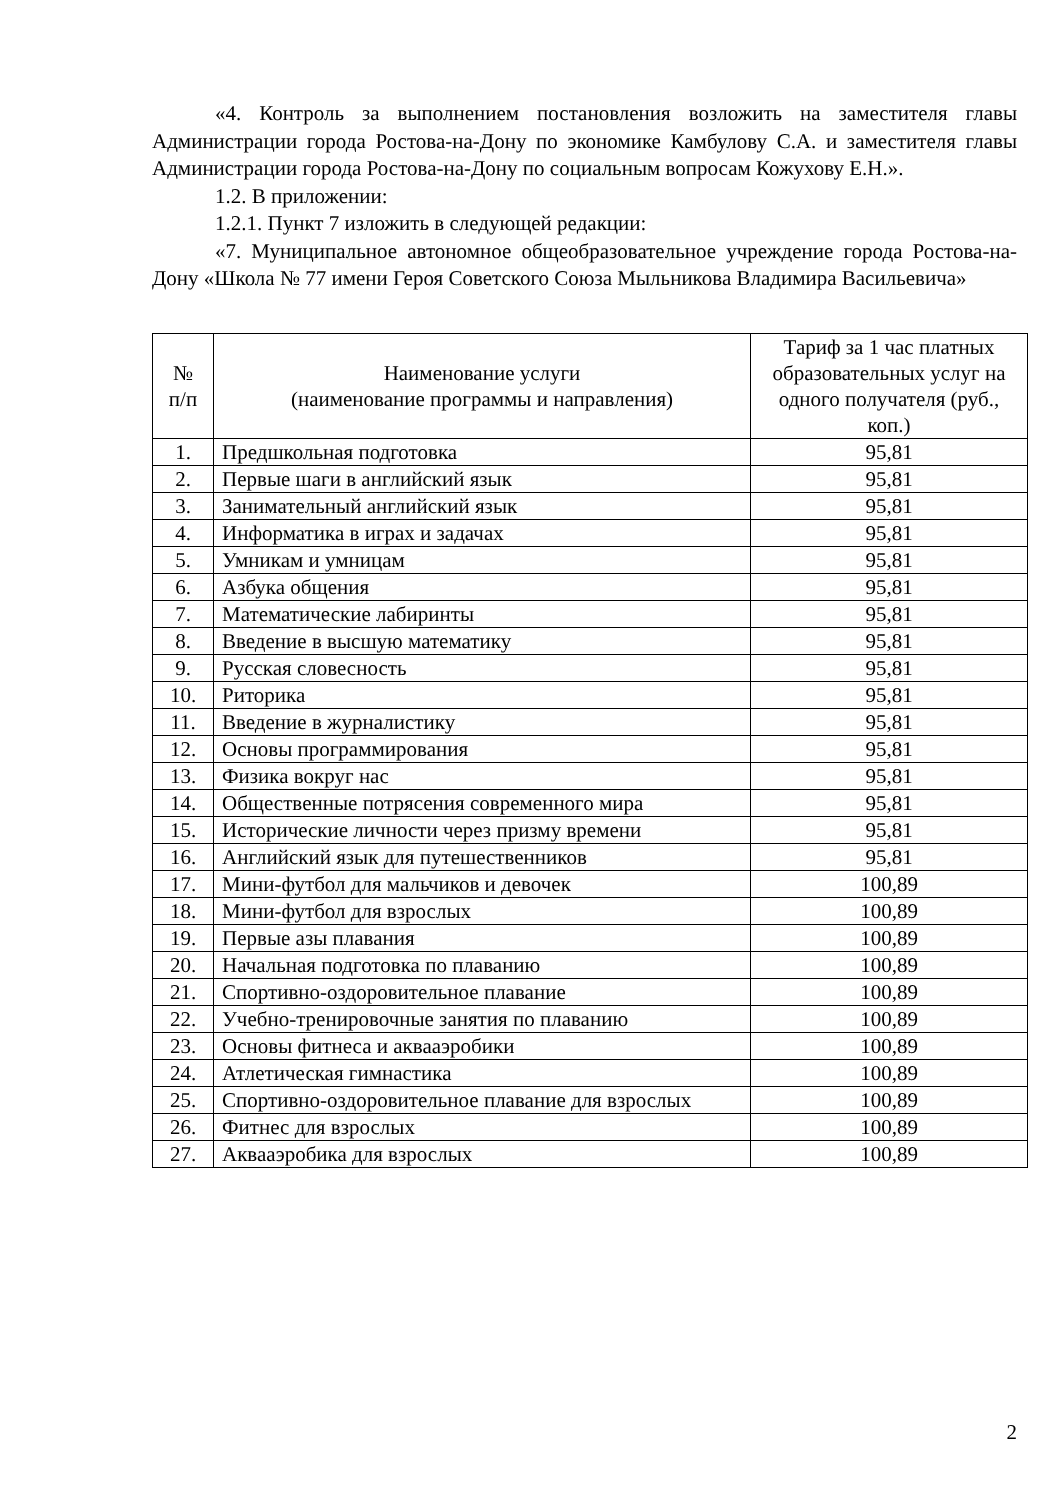«4. Контроль за выполнением постановления возложить на заместителя главы Администрации города Ростова-на-Дону по экономике Камбулову С.А. и заместителя главы Администрации города Ростова-на-Дону по социальным вопросам Кожухову Е.Н.».
1.2. В приложении:
1.2.1. Пункт 7 изложить в следующей редакции:
«7. Муниципальное автономное общеобразовательное учреждение города Ростова-на-Дону «Школа № 77 имени Героя Советского Союза Мыльникова Владимира Васильевича»
| № п/п | Наименование услуги (наименование программы и направления) | Тариф за 1 час платных образовательных услуг на одного получателя (руб., коп.) |
| --- | --- | --- |
| 1. | Предшкольная подготовка | 95,81 |
| 2. | Первые шаги в английский язык | 95,81 |
| 3. | Занимательный английский язык | 95,81 |
| 4. | Информатика в играх и задачах | 95,81 |
| 5. | Умникам и умницам | 95,81 |
| 6. | Азбука общения | 95,81 |
| 7. | Математические лабиринты | 95,81 |
| 8. | Введение в высшую математику | 95,81 |
| 9. | Русская словесность | 95,81 |
| 10. | Риторика | 95,81 |
| 11. | Введение в журналистику | 95,81 |
| 12. | Основы программирования | 95,81 |
| 13. | Физика вокруг нас | 95,81 |
| 14. | Общественные потрясения современного мира | 95,81 |
| 15. | Исторические личности через призму времени | 95,81 |
| 16. | Английский язык для путешественников | 95,81 |
| 17. | Мини-футбол для мальчиков и девочек | 100,89 |
| 18. | Мини-футбол для взрослых | 100,89 |
| 19. | Первые азы плавания | 100,89 |
| 20. | Начальная подготовка по плаванию | 100,89 |
| 21. | Спортивно-оздоровительное плавание | 100,89 |
| 22. | Учебно-тренировочные занятия по плаванию | 100,89 |
| 23. | Основы фитнеса и аквааэробики | 100,89 |
| 24. | Атлетическая гимнастика | 100,89 |
| 25. | Спортивно-оздоровительное плавание для взрослых | 100,89 |
| 26. | Фитнес для взрослых | 100,89 |
| 27. | Аквааэробика для взрослых | 100,89 |
2